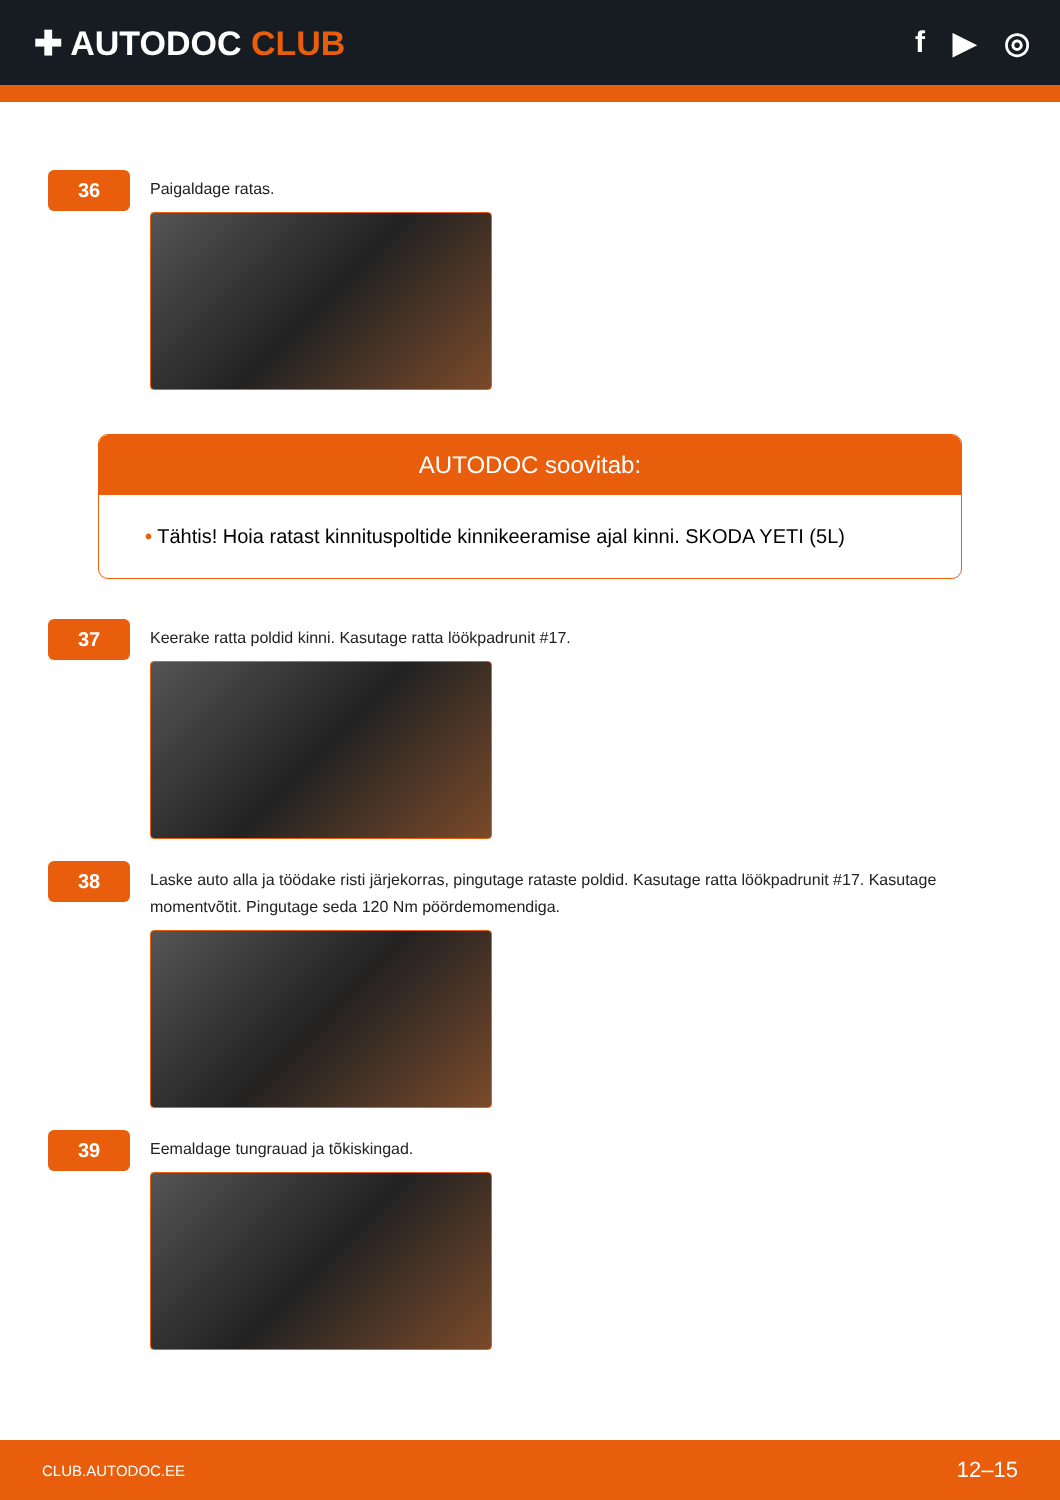✚ AUTODOC CLUB f ▶ ◎
36
Paigaldage ratas.
AUTODOC soovitab:
• Tähtis! Hoia ratast kinnituspoltide kinnikeeramise ajal kinni. SKODA YETI (5L)
37
Keerake ratta poldid kinni. Kasutage ratta löökpadrunit #17.
38
Laske auto alla ja töödake risti järjekorras, pingutage rataste poldid. Kasutage ratta löökpadrunit #17. Kasutage momentvõtit. Pingutage seda 120 Nm pöördemomendiga.
39
Eemaldage tungrauad ja tõkiskingad.
CLUB.AUTODOC.EE 12–15